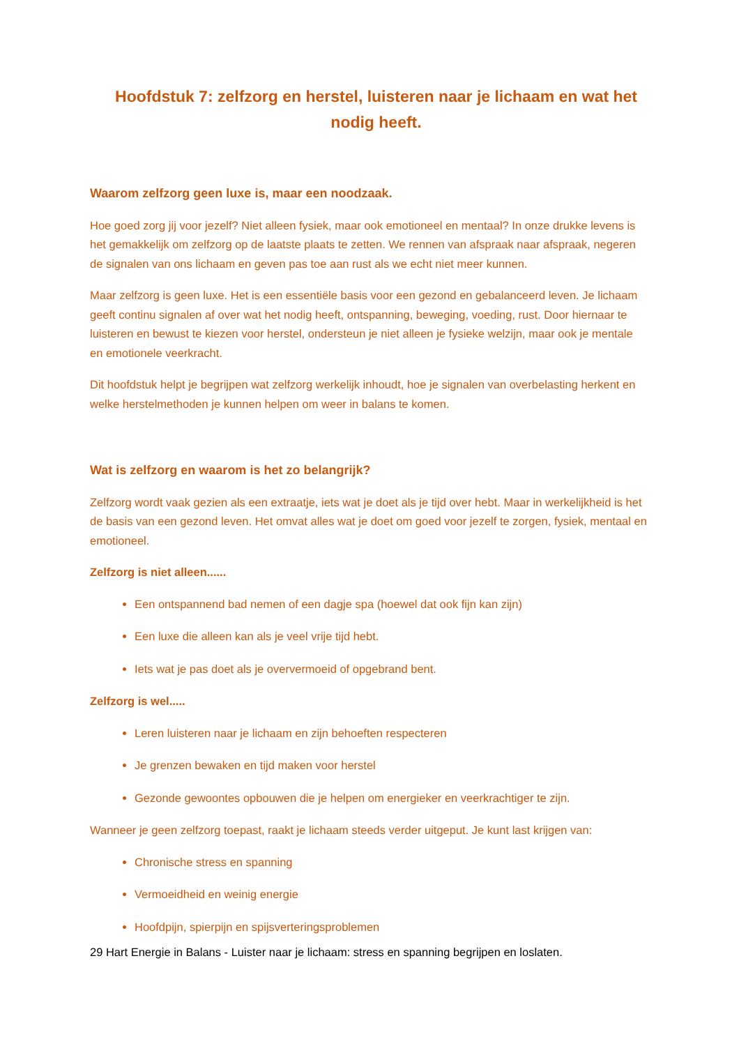Hoofdstuk 7: zelfzorg en herstel, luisteren naar je lichaam en wat het nodig heeft.
Waarom zelfzorg geen luxe is, maar een noodzaak.
Hoe goed zorg jij voor jezelf? Niet alleen fysiek, maar ook emotioneel en mentaal? In onze drukke levens is het gemakkelijk om zelfzorg op de laatste plaats te zetten. We rennen van afspraak naar afspraak, negeren de signalen van ons lichaam en geven pas toe aan rust als we echt niet meer kunnen.
Maar zelfzorg is geen luxe. Het is een essentiële basis voor een gezond en gebalanceerd leven. Je lichaam geeft continu signalen af over wat het nodig heeft, ontspanning, beweging, voeding, rust. Door hiernaar te luisteren en bewust te kiezen voor herstel, ondersteun je niet alleen je fysieke welzijn, maar ook je mentale en emotionele veerkracht.
Dit hoofdstuk helpt je begrijpen wat zelfzorg werkelijk inhoudt, hoe je signalen van overbelasting herkent en welke herstelmethoden je kunnen helpen om weer in balans te komen.
Wat is zelfzorg en waarom is het zo belangrijk?
Zelfzorg wordt vaak gezien als een extraatje, iets wat je doet als je tijd over hebt. Maar in werkelijkheid is het de basis van een gezond leven. Het omvat alles wat je doet om goed voor jezelf te zorgen, fysiek, mentaal en emotioneel.
Zelfzorg is niet alleen......
Een ontspannend bad nemen of een dagje spa (hoewel dat ook fijn kan zijn)
Een luxe die alleen kan als je veel vrije tijd hebt.
Iets wat je pas doet als je oververmoeid of opgebrand bent.
Zelfzorg is wel.....
Leren luisteren naar je lichaam en zijn behoeften respecteren
Je grenzen bewaken en tijd maken voor herstel
Gezonde gewoontes opbouwen die je helpen om energieker en veerkrachtiger te zijn.
Wanneer je geen zelfzorg toepast, raakt je lichaam steeds verder uitgeput. Je kunt last krijgen van:
Chronische stress en spanning
Vermoeidheid en weinig energie
Hoofdpijn, spierpijn en spijsverteringsproblemen
29 Hart Energie in Balans - Luister naar je lichaam: stress en spanning begrijpen en loslaten.